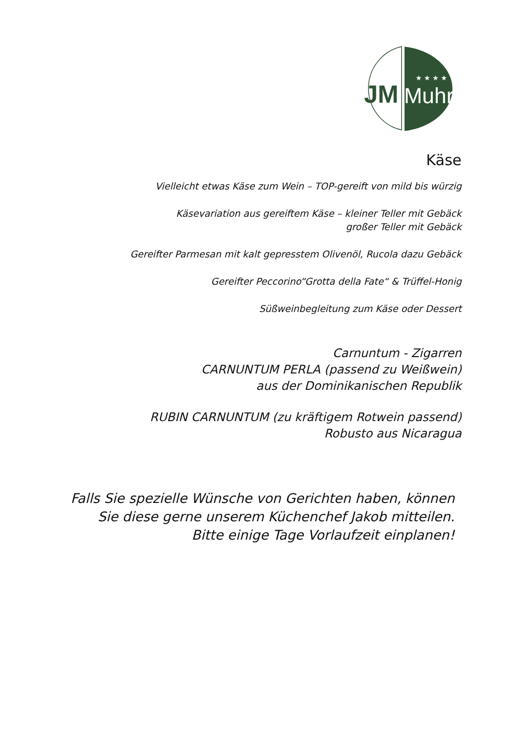JM
★ ★ ★ ★
Muhr
Käse
Vielleicht etwas Käse zum Wein – TOP-gereift von mild bis würzig
Käsevariation aus gereiftem Käse – kleiner Teller mit Gebäck
großer Teller mit Gebäck
Gereifter Parmesan mit kalt gepresstem Olivenöl, Rucola dazu Gebäck
Gereifter Peccorino“Grotta della Fate“ & Trüffel-Honig
Süßweinbegleitung zum Käse oder Dessert
Carnuntum - Zigarren
CARNUNTUM PERLA (passend zu Weißwein)
aus der Dominikanischen Republik
RUBIN CARNUNTUM (zu kräftigem Rotwein passend)
Robusto aus Nicaragua
Falls Sie spezielle Wünsche von Gerichten haben, können
Sie diese gerne unserem Küchenchef Jakob mitteilen.
Bitte einige Tage Vorlaufzeit einplanen!